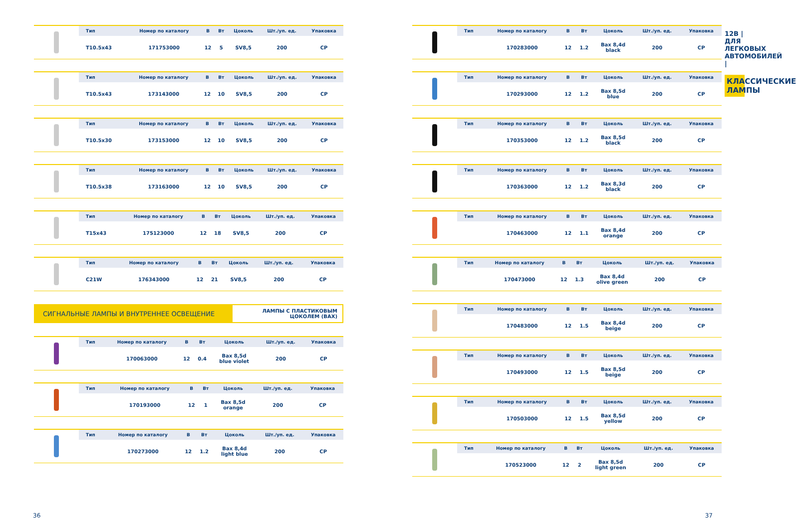| Тип | Номер по каталогу | В | Вт | Цоколь | Шт./уп. ед. | Упаковка |
| --- | --- | --- | --- | --- | --- | --- |
| T10.5x43 | 171753000 | 12 | 5 | SV8,5 | 200 | CP |
| Тип | Номер по каталогу | В | Вт | Цоколь | Шт./уп. ед. | Упаковка |
| --- | --- | --- | --- | --- | --- | --- |
| T10.5x43 | 173143000 | 12 | 10 | SV8,5 | 200 | CP |
| Тип | Номер по каталогу | В | Вт | Цоколь | Шт./уп. ед. | Упаковка |
| --- | --- | --- | --- | --- | --- | --- |
| T10.5x30 | 173153000 | 12 | 10 | SV8,5 | 200 | CP |
| Тип | Номер по каталогу | В | Вт | Цоколь | Шт./уп. ед. | Упаковка |
| --- | --- | --- | --- | --- | --- | --- |
| T10.5x38 | 173163000 | 12 | 10 | SV8,5 | 200 | CP |
| Тип | Номер по каталогу | В | Вт | Цоколь | Шт./уп. ед. | Упаковка |
| --- | --- | --- | --- | --- | --- | --- |
| T15x43 | 175123000 | 12 | 18 | SV8,5 | 200 | CP |
| Тип | Номер по каталогу | В | Вт | Цоколь | Шт./уп. ед. | Упаковка |
| --- | --- | --- | --- | --- | --- | --- |
| C21W | 176343000 | 12 | 21 | SV8,5 | 200 | CP |
СИГНАЛЬНЫЕ ЛАМПЫ И ВНУТРЕННЕЕ ОСВЕЩЕНИЕ
ЛАМПЫ С ПЛАСТИКОВЫМ
ЦОКОЛЕМ (BAX)
| Тип | Номер по каталогу | В | Вт | Цоколь | Шт./уп. ед. | Упаковка |
| --- | --- | --- | --- | --- | --- | --- |
| | 170063000 | 12 | 0.4 | Bax 8,5d blue violet | 200 | CP |
| Тип | Номер по каталогу | В | Вт | Цоколь | Шт./уп. ед. | Упаковка |
| --- | --- | --- | --- | --- | --- | --- |
| | 170193000 | 12 | 1 | Bax 8,5d orange | 200 | CP |
| Тип | Номер по каталогу | В | Вт | Цоколь | Шт./уп. ед. | Упаковка |
| --- | --- | --- | --- | --- | --- | --- |
| | 170273000 | 12 | 1.2 | Bax 8,4d light blue | 200 | CP |
| Тип | Номер по каталогу | В | Вт | Цоколь | Шт./уп. ед. | Упаковка |
| --- | --- | --- | --- | --- | --- | --- |
| | 170283000 | 12 | 1.2 | Bax 8,4d black | 200 | CP |
| Тип | Номер по каталогу | В | Вт | Цоколь | Шт./уп. ед. | Упаковка |
| --- | --- | --- | --- | --- | --- | --- |
| | 170293000 | 12 | 1.2 | Bax 8,5d blue | 200 | CP |
| Тип | Номер по каталогу | В | Вт | Цоколь | Шт./уп. ед. | Упаковка |
| --- | --- | --- | --- | --- | --- | --- |
| | 170353000 | 12 | 1.2 | Bax 8,5d black | 200 | CP |
| Тип | Номер по каталогу | В | Вт | Цоколь | Шт./уп. ед. | Упаковка |
| --- | --- | --- | --- | --- | --- | --- |
| | 170363000 | 12 | 1.2 | Bax 8,3d black | 200 | CP |
| Тип | Номер по каталогу | В | Вт | Цоколь | Шт./уп. ед. | Упаковка |
| --- | --- | --- | --- | --- | --- | --- |
| | 170463000 | 12 | 1.1 | Bax 8,4d orange | 200 | CP |
| Тип | Номер по каталогу | В | Вт | Цоколь | Шт./уп. ед. | Упаковка |
| --- | --- | --- | --- | --- | --- | --- |
| | 170473000 | 12 | 1.3 | Bax 8,4d olive green | 200 | CP |
| Тип | Номер по каталогу | В | Вт | Цоколь | Шт./уп. ед. | Упаковка |
| --- | --- | --- | --- | --- | --- | --- |
| | 170483000 | 12 | 1.5 | Bax 8,4d beige | 200 | CP |
| Тип | Номер по каталогу | В | Вт | Цоколь | Шт./уп. ед. | Упаковка |
| --- | --- | --- | --- | --- | --- | --- |
| | 170493000 | 12 | 1.5 | Bax 8,5d beige | 200 | CP |
| Тип | Номер по каталогу | В | Вт | Цоколь | Шт./уп. ед. | Упаковка |
| --- | --- | --- | --- | --- | --- | --- |
| | 170503000 | 12 | 1.5 | Bax 8,5d yellow | 200 | CP |
| Тип | Номер по каталогу | В | Вт | Цоколь | Шт./уп. ед. | Упаковка |
| --- | --- | --- | --- | --- | --- | --- |
| | 170523000 | 12 | 2 | Bax 8,5d light green | 200 | CP |
12В | ДЛЯ ЛЕГКОВЫХ АВТОМОБИЛЕЙ |
КЛАССИЧЕСКИЕ ЛАМПЫ
36 37